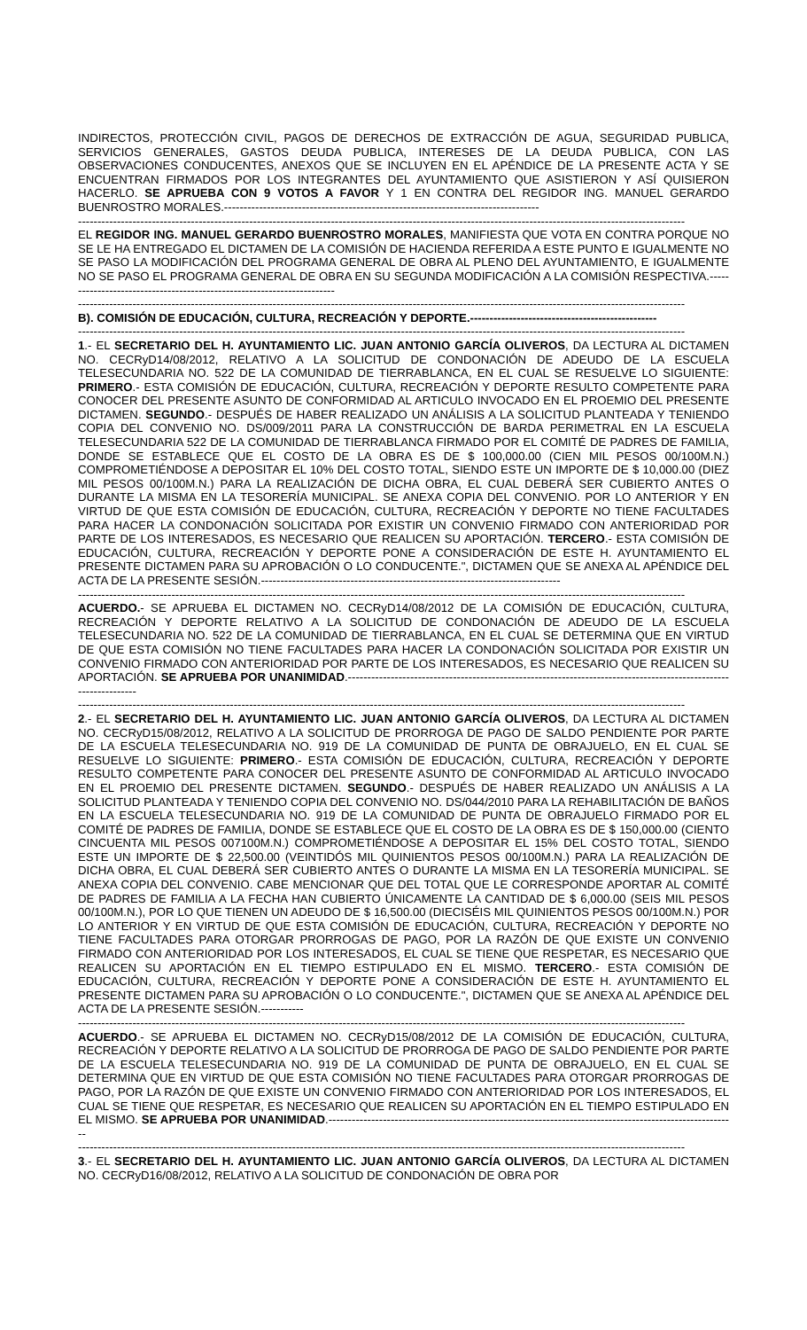INDIRECTOS, PROTECCIÓN CIVIL, PAGOS DE DERECHOS DE EXTRACCIÓN DE AGUA, SEGURIDAD PUBLICA, SERVICIOS GENERALES, GASTOS DEUDA PUBLICA, INTERESES DE LA DEUDA PUBLICA, CON LAS OBSERVACIONES CONDUCENTES, ANEXOS QUE SE INCLUYEN EN EL APÉNDICE DE LA PRESENTE ACTA Y SE ENCUENTRAN FIRMADOS POR LOS INTEGRANTES DEL AYUNTAMIENTO QUE ASISTIERON Y ASÍ QUISIERON HACERLO. SE APRUEBA CON 9 VOTOS A FAVOR Y 1 EN CONTRA DEL REGIDOR ING. MANUEL GERARDO BUENROSTRO MORALES.---------------------------------------------------------------------------------
------------------------------------------------------------------------------------------------------------------------------------------------------------
EL REGIDOR ING. MANUEL GERARDO BUENROSTRO MORALES, MANIFIESTA QUE VOTA EN CONTRA PORQUE NO SE LE HA ENTREGADO EL DICTAMEN DE LA COMISIÓN DE HACIENDA REFERIDA A ESTE PUNTO E IGUALMENTE NO SE PASO LA MODIFICACIÓN DEL PROGRAMA GENERAL DE OBRA AL PLENO DEL AYUNTAMIENTO, E IGUALMENTE NO SE PASO EL PROGRAMA GENERAL DE OBRA EN SU SEGUNDA MODIFICACIÓN A LA COMISIÓN RESPECTIVA.-----------------------------------------------------------------------
------------------------------------------------------------------------------------------------------------------------------------------------------------
B). COMISIÓN DE EDUCACIÓN, CULTURA, RECREACIÓN Y DEPORTE.------------------------------------------------
------------------------------------------------------------------------------------------------------------------------------------------------------------
1.- EL SECRETARIO DEL H. AYUNTAMIENTO LIC. JUAN ANTONIO GARCÍA OLIVEROS, DA LECTURA AL DICTAMEN NO. CECRyD14/08/2012, RELATIVO A LA SOLICITUD DE CONDONACIÓN DE ADEUDO DE LA ESCUELA TELESECUNDARIA NO. 522 DE LA COMUNIDAD DE TIERRABLANCA, EN EL CUAL SE RESUELVE LO SIGUIENTE: PRIMERO.- ESTA COMISIÓN DE EDUCACIÓN, CULTURA, RECREACIÓN Y DEPORTE RESULTO COMPETENTE PARA CONOCER DEL PRESENTE ASUNTO DE CONFORMIDAD AL ARTICULO INVOCADO EN EL PROEMIO DEL PRESENTE DICTAMEN. SEGUNDO.- DESPUÉS DE HABER REALIZADO UN ANÁLISIS A LA SOLICITUD PLANTEADA Y TENIENDO COPIA DEL CONVENIO NO. DS/009/2011 PARA LA CONSTRUCCIÓN DE BARDA PERIMETRAL EN LA ESCUELA TELESECUNDARIA 522 DE LA COMUNIDAD DE TIERRABLANCA FIRMADO POR EL COMITÉ DE PADRES DE FAMILIA, DONDE SE ESTABLECE QUE EL COSTO DE LA OBRA ES DE $ 100,000.00 (CIEN MIL PESOS 00/100M.N.) COMPROMETIÉNDOSE A DEPOSITAR EL 10% DEL COSTO TOTAL, SIENDO ESTE UN IMPORTE DE $ 10,000.00 (DIEZ MIL PESOS 00/100M.N.) PARA LA REALIZACIÓN DE DICHA OBRA, EL CUAL DEBERÁ SER CUBIERTO ANTES O DURANTE LA MISMA EN LA TESORERÍA MUNICIPAL. SE ANEXA COPIA DEL CONVENIO. POR LO ANTERIOR Y EN VIRTUD DE QUE ESTA COMISIÓN DE EDUCACIÓN, CULTURA, RECREACIÓN Y DEPORTE NO TIENE FACULTADES PARA HACER LA CONDONACIÓN SOLICITADA POR EXISTIR UN CONVENIO FIRMADO CON ANTERIORIDAD POR PARTE DE LOS INTERESADOS, ES NECESARIO QUE REALICEN SU APORTACIÓN. TERCERO.- ESTA COMISIÓN DE EDUCACIÓN, CULTURA, RECREACIÓN Y DEPORTE PONE A CONSIDERACIÓN DE ESTE H. AYUNTAMIENTO EL PRESENTE DICTAMEN PARA SU APROBACIÓN O LO CONDUCENTE.", DICTAMEN QUE SE ANEXA AL APÉNDICE DEL ACTA DE LA PRESENTE SESIÓN.-----------------------------------------------------------------------------
------------------------------------------------------------------------------------------------------------------------------------------------------------
ACUERDO.- SE APRUEBA EL DICTAMEN NO. CECRyD14/08/2012 DE LA COMISIÓN DE EDUCACIÓN, CULTURA, RECREACIÓN Y DEPORTE RELATIVO A LA SOLICITUD DE CONDONACIÓN DE ADEUDO DE LA ESCUELA TELESECUNDARIA NO. 522 DE LA COMUNIDAD DE TIERRABLANCA, EN EL CUAL SE DETERMINA QUE EN VIRTUD DE QUE ESTA COMISIÓN NO TIENE FACULTADES PARA HACER LA CONDONACIÓN SOLICITADA POR EXISTIR UN CONVENIO FIRMADO CON ANTERIORIDAD POR PARTE DE LOS INTERESADOS, ES NECESARIO QUE REALICEN SU APORTACIÓN. SE APRUEBA POR UNANIMIDAD.-----------------------------------------------------------------------------------------------------------------
------------------------------------------------------------------------------------------------------------------------------------------------------------
2.- EL SECRETARIO DEL H. AYUNTAMIENTO LIC. JUAN ANTONIO GARCÍA OLIVEROS, DA LECTURA AL DICTAMEN NO. CECRyD15/08/2012, RELATIVO A LA SOLICITUD DE PRORROGA DE PAGO DE SALDO PENDIENTE POR PARTE DE LA ESCUELA TELESECUNDARIA NO. 919 DE LA COMUNIDAD DE PUNTA DE OBRAJUELO, EN EL CUAL SE RESUELVE LO SIGUIENTE: PRIMERO.- ESTA COMISIÓN DE EDUCACIÓN, CULTURA, RECREACIÓN Y DEPORTE RESULTO COMPETENTE PARA CONOCER DEL PRESENTE ASUNTO DE CONFORMIDAD AL ARTICULO INVOCADO EN EL PROEMIO DEL PRESENTE DICTAMEN. SEGUNDO.- DESPUÉS DE HABER REALIZADO UN ANÁLISIS A LA SOLICITUD PLANTEADA Y TENIENDO COPIA DEL CONVENIO NO. DS/044/2010 PARA LA REHABILITACIÓN DE BAÑOS EN LA ESCUELA TELESECUNDARIA NO. 919 DE LA COMUNIDAD DE PUNTA DE OBRAJUELO FIRMADO POR EL COMITÉ DE PADRES DE FAMILIA, DONDE SE ESTABLECE QUE EL COSTO DE LA OBRA ES DE $ 150,000.00 (CIENTO CINCUENTA MIL PESOS 007100M.N.) COMPROMETIÉNDOSE A DEPOSITAR EL 15% DEL COSTO TOTAL, SIENDO ESTE UN IMPORTE DE $ 22,500.00 (VEINTIDÓS MIL QUINIENTOS PESOS 00/100M.N.) PARA LA REALIZACIÓN DE DICHA OBRA, EL CUAL DEBERÁ SER CUBIERTO ANTES O DURANTE LA MISMA EN LA TESORERÍA MUNICIPAL. SE ANEXA COPIA DEL CONVENIO. CABE MENCIONAR QUE DEL TOTAL QUE LE CORRESPONDE APORTAR AL COMITÉ DE PADRES DE FAMILIA A LA FECHA HAN CUBIERTO ÚNICAMENTE LA CANTIDAD DE $ 6,000.00 (SEIS MIL PESOS 00/100M.N.), POR LO QUE TIENEN UN ADEUDO DE $ 16,500.00 (DIECISÉIS MIL QUINIENTOS PESOS 00/100M.N.) POR LO ANTERIOR Y EN VIRTUD DE QUE ESTA COMISIÓN DE EDUCACIÓN, CULTURA, RECREACIÓN Y DEPORTE NO TIENE FACULTADES PARA OTORGAR PRORROGAS DE PAGO, POR LA RAZÓN DE QUE EXISTE UN CONVENIO FIRMADO CON ANTERIORIDAD POR LOS INTERESADOS, EL CUAL SE TIENE QUE RESPETAR, ES NECESARIO QUE REALICEN SU APORTACIÓN EN EL TIEMPO ESTIPULADO EN EL MISMO. TERCERO.- ESTA COMISIÓN DE EDUCACIÓN, CULTURA, RECREACIÓN Y DEPORTE PONE A CONSIDERACIÓN DE ESTE H. AYUNTAMIENTO EL PRESENTE DICTAMEN PARA SU APROBACIÓN O LO CONDUCENTE.", DICTAMEN QUE SE ANEXA AL APÉNDICE DEL ACTA DE LA PRESENTE SESIÓN.-----------
------------------------------------------------------------------------------------------------------------------------------------------------------------
ACUERDO.- SE APRUEBA EL DICTAMEN NO. CECRyD15/08/2012 DE LA COMISIÓN DE EDUCACIÓN, CULTURA, RECREACIÓN Y DEPORTE RELATIVO A LA SOLICITUD DE PRORROGA DE PAGO DE SALDO PENDIENTE POR PARTE DE LA ESCUELA TELESECUNDARIA NO. 919 DE LA COMUNIDAD DE PUNTA DE OBRAJUELO, EN EL CUAL SE DETERMINA QUE EN VIRTUD DE QUE ESTA COMISIÓN NO TIENE FACULTADES PARA OTORGAR PRORROGAS DE PAGO, POR LA RAZÓN DE QUE EXISTE UN CONVENIO FIRMADO CON ANTERIORIDAD POR LOS INTERESADOS, EL CUAL SE TIENE QUE RESPETAR, ES NECESARIO QUE REALICEN SU APORTACIÓN EN EL TIEMPO ESTIPULADO EN EL MISMO. SE APRUEBA POR UNANIMIDAD.---------------------------------------------------------------------------------------------------------
------------------------------------------------------------------------------------------------------------------------------------------------------------
3.- EL SECRETARIO DEL H. AYUNTAMIENTO LIC. JUAN ANTONIO GARCÍA OLIVEROS, DA LECTURA AL DICTAMEN NO. CECRyD16/08/2012, RELATIVO A LA SOLICITUD DE CONDONACIÓN DE OBRA POR